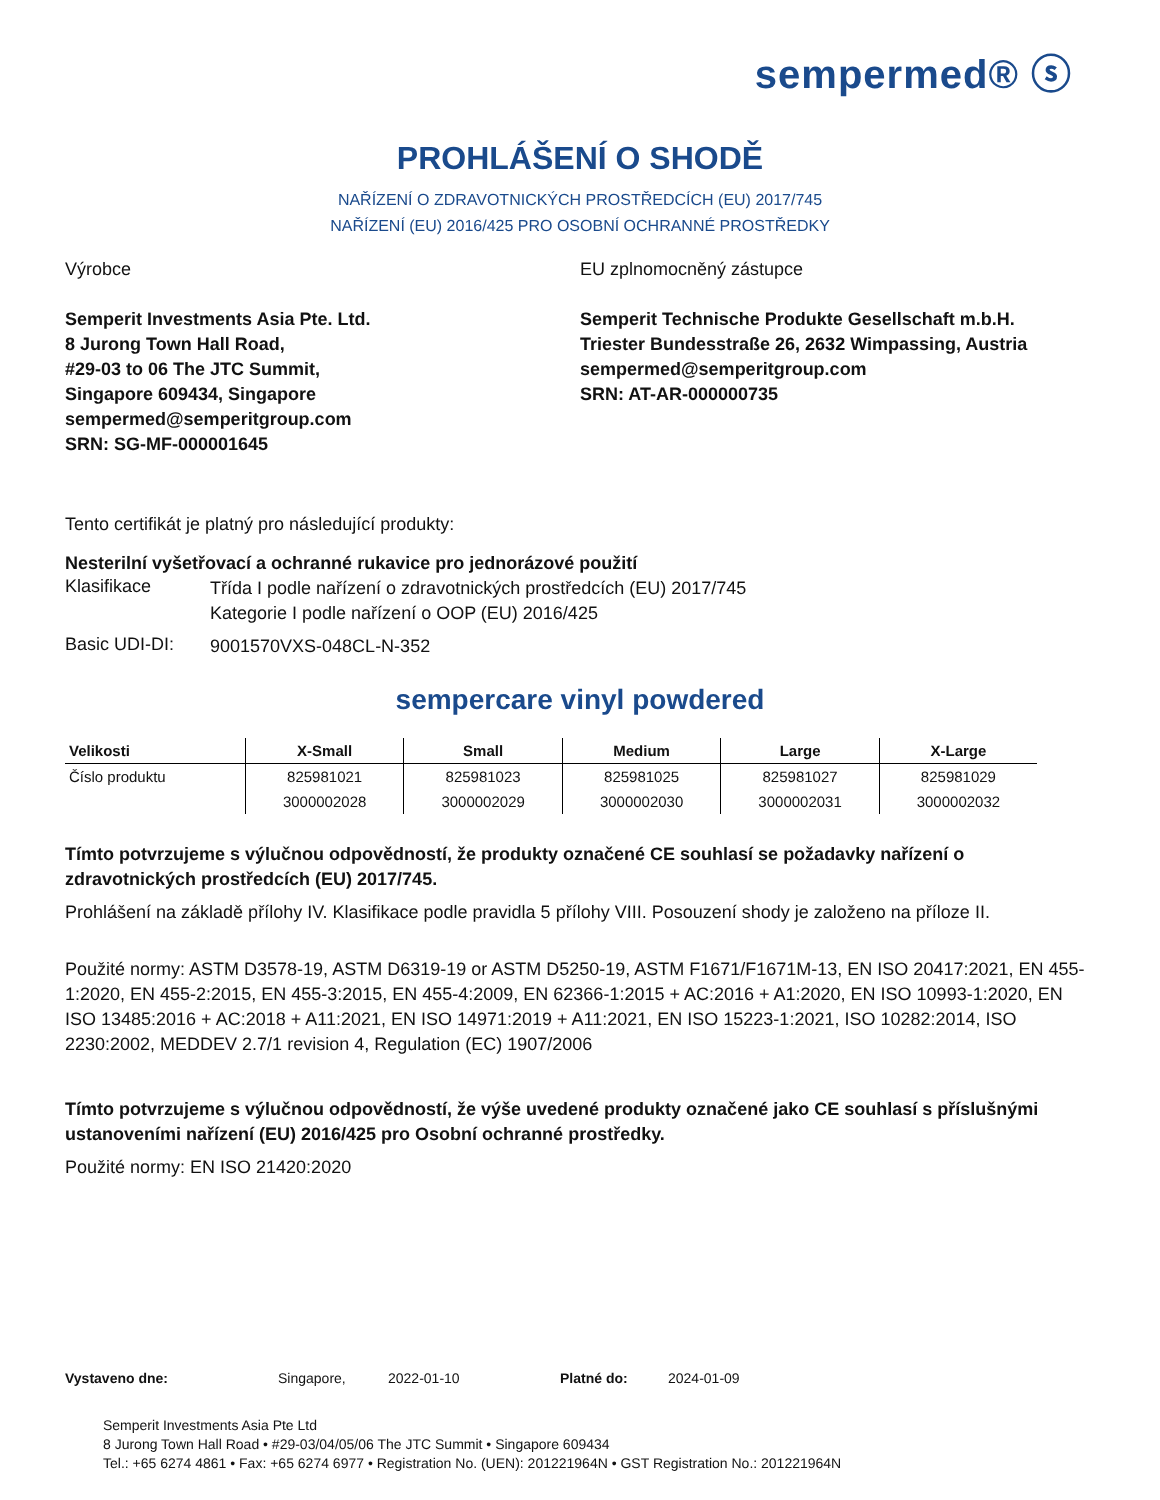sempermed® ⓢ
PROHLÁŠENÍ O SHODĚ
NAŘÍZENÍ O ZDRAVOTNICKÝCH PROSTŘEDCÍCH (EU) 2017/745
NAŘÍZENÍ (EU) 2016/425 PRO OSOBNÍ OCHRANNÉ PROSTŘEDKY
Výrobce
Semperit Investments Asia Pte. Ltd.
8 Jurong Town Hall Road,
#29-03 to 06 The JTC Summit,
Singapore 609434, Singapore
sempermed@semperitgroup.com
SRN: SG-MF-000001645
EU zplnomocněný zástupce
Semperit Technische Produkte Gesellschaft m.b.H.
Triester Bundesstraße 26, 2632 Wimpassing, Austria
sempermed@semperitgroup.com
SRN: AT-AR-000000735
Tento certifikát je platný pro následující produkty:
Nesterilní vyšetřovací a ochranné rukavice pro jednorázové použití
Klasifikace
Třída I podle nařízení o zdravotnických prostředcích (EU) 2017/745
Kategorie I podle nařízení o OOP (EU) 2016/425
Basic UDI-DI:
9001570VXS-048CL-N-352
sempercare vinyl powdered
| Velikosti | X-Small | Small | Medium | Large | X-Large |
| --- | --- | --- | --- | --- | --- |
| Číslo produktu | 825981021 | 825981023 | 825981025 | 825981027 | 825981029 |
| | 3000002028 | 3000002029 | 3000002030 | 3000002031 | 3000002032 |
Tímto potvrzujeme s výlučnou odpovědností, že produkty označené CE souhlasí se požadavky nařízení o zdravotnických prostředcích (EU) 2017/745.
Prohlášení na základě přílohy IV. Klasifikace podle pravidla 5 přílohy VIII. Posouzení shody je založeno na příloze II.
Použité normy: ASTM D3578-19, ASTM D6319-19 or ASTM D5250-19, ASTM F1671/F1671M-13, EN ISO 20417:2021, EN 455-1:2020, EN 455-2:2015, EN 455-3:2015, EN 455-4:2009, EN 62366-1:2015 + AC:2016 + A1:2020, EN ISO 10993-1:2020, EN ISO 13485:2016 + AC:2018 + A11:2021, EN ISO 14971:2019 + A11:2021, EN ISO 15223-1:2021, ISO 10282:2014, ISO 2230:2002, MEDDEV 2.7/1 revision 4, Regulation (EC) 1907/2006
Tímto potvrzujeme s výlučnou odpovědností, že výše uvedené produkty označené jako CE souhlasí s příslušnými ustanoveními nařízení (EU) 2016/425 pro Osobní ochranné prostředky.
Použité normy: EN ISO 21420:2020
Vystaveno dne: Singapore, 2022-01-10 Platné do: 2024-01-09
Semperit Investments Asia Pte Ltd
8 Jurong Town Hall Road • #29-03/04/05/06 The JTC Summit • Singapore 609434
Tel.: +65 6274 4861 • Fax: +65 6274 6977 • Registration No. (UEN): 201221964N • GST Registration No.: 201221964N